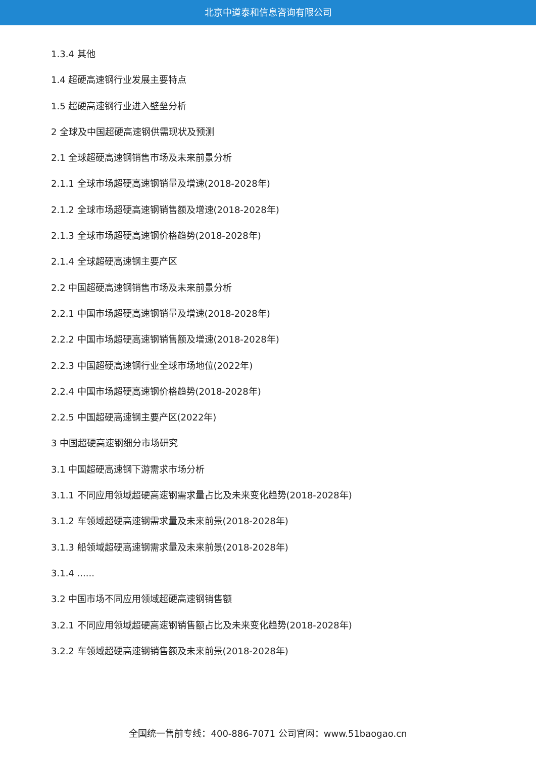北京中道泰和信息咨询有限公司
1.3.4 其他
1.4 超硬高速钢行业发展主要特点
1.5 超硬高速钢行业进入壁垒分析
2 全球及中国超硬高速钢供需现状及预测
2.1 全球超硬高速钢销售市场及未来前景分析
2.1.1 全球市场超硬高速钢销量及增速(2018-2028年)
2.1.2 全球市场超硬高速钢销售额及增速(2018-2028年)
2.1.3 全球市场超硬高速钢价格趋势(2018-2028年)
2.1.4 全球超硬高速钢主要产区
2.2 中国超硬高速钢销售市场及未来前景分析
2.2.1 中国市场超硬高速钢销量及增速(2018-2028年)
2.2.2 中国市场超硬高速钢销售额及增速(2018-2028年)
2.2.3 中国超硬高速钢行业全球市场地位(2022年)
2.2.4 中国市场超硬高速钢价格趋势(2018-2028年)
2.2.5 中国超硬高速钢主要产区(2022年)
3 中国超硬高速钢细分市场研究
3.1 中国超硬高速钢下游需求市场分析
3.1.1 不同应用领域超硬高速钢需求量占比及未来变化趋势(2018-2028年)
3.1.2 车领域超硬高速钢需求量及未来前景(2018-2028年)
3.1.3 船领域超硬高速钢需求量及未来前景(2018-2028年)
3.1.4 ......
3.2 中国市场不同应用领域超硬高速钢销售额
3.2.1 不同应用领域超硬高速钢销售额占比及未来变化趋势(2018-2028年)
3.2.2 车领域超硬高速钢销售额及未来前景(2018-2028年)
全国统一售前专线：400-886-7071 公司官网：www.51baogao.cn